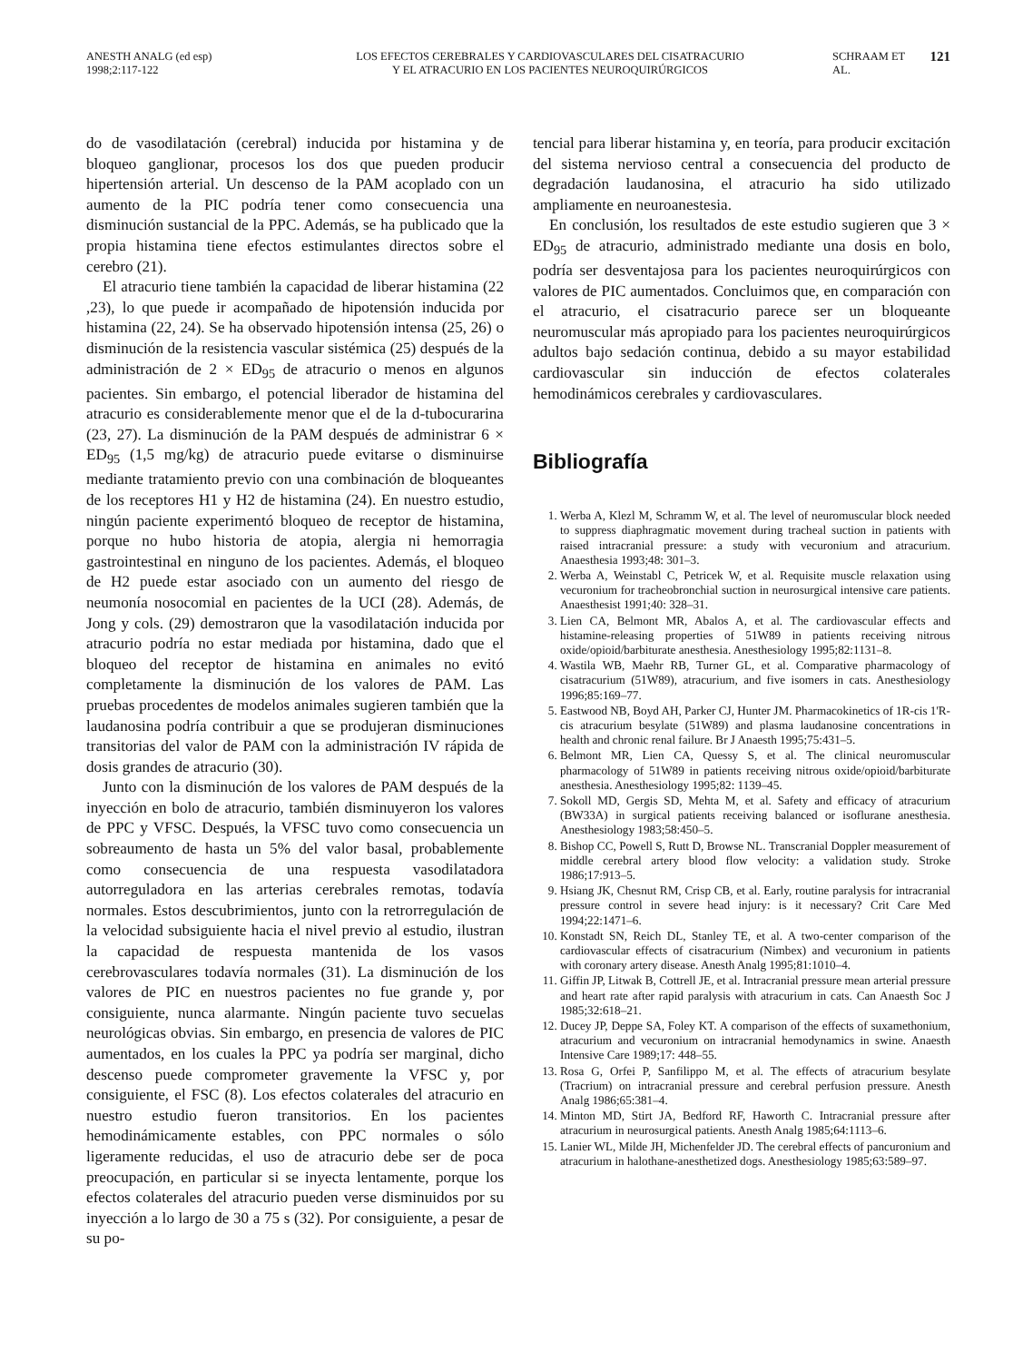ANESTH ANALG (ed esp)
1998;2:117-122
LOS EFECTOS CEREBRALES Y CARDIOVASCULARES DEL CISATRACURIO
Y EL ATRACURIO EN LOS PACIENTES NEUROQUIRÚRGICOS
SCHRAAM ET AL.
121
do de vasodilatación (cerebral) inducida por histamina y de bloqueo ganglionar, procesos los dos que pueden producir hipertensión arterial. Un descenso de la PAM acoplado con un aumento de la PIC podría tener como consecuencia una disminución sustancial de la PPC. Además, se ha publicado que la propia histamina tiene efectos estimulantes directos sobre el cerebro (21).
El atracurio tiene también la capacidad de liberar histamina (22 ,23), lo que puede ir acompañado de hipotensión inducida por histamina (22, 24). Se ha observado hipotensión intensa (25, 26) o disminución de la resistencia vascular sistémica (25) después de la administración de 2 × ED<sub>95</sub> de atracurio o menos en algunos pacientes. Sin embargo, el potencial liberador de histamina del atracurio es considerablemente menor que el de la d-tubocurarina (23, 27). La disminución de la PAM después de administrar 6 × ED<sub>95</sub> (1,5 mg/kg) de atracurio puede evitarse o disminuirse mediante tratamiento previo con una combinación de bloqueantes de los receptores H1 y H2 de histamina (24). En nuestro estudio, ningún paciente experimentó bloqueo de receptor de histamina, porque no hubo historia de atopia, alergia ni hemorragia gastrointestinal en ninguno de los pacientes. Además, el bloqueo de H2 puede estar asociado con un aumento del riesgo de neumonía nosocomial en pacientes de la UCI (28). Además, de Jong y cols. (29) demostraron que la vasodilatación inducida por atracurio podría no estar mediada por histamina, dado que el bloqueo del receptor de histamina en animales no evitó completamente la disminución de los valores de PAM. Las pruebas procedentes de modelos animales sugieren también que la laudanosina podría contribuir a que se produjeran disminuciones transitorias del valor de PAM con la administración IV rápida de dosis grandes de atracurio (30).
Junto con la disminución de los valores de PAM después de la inyección en bolo de atracurio, también disminuyeron los valores de PPC y VFSC. Después, la VFSC tuvo como consecuencia un sobreaumento de hasta un 5% del valor basal, probablemente como consecuencia de una respuesta vasodilatadora autorreguladora en las arterias cerebrales remotas, todavía normales. Estos descubrimientos, junto con la retrorregulación de la velocidad subsiguiente hacia el nivel previo al estudio, ilustran la capacidad de respuesta mantenida de los vasos cerebrovasculares todavía normales (31). La disminución de los valores de PIC en nuestros pacientes no fue grande y, por consiguiente, nunca alarmante. Ningún paciente tuvo secuelas neurológicas obvias. Sin embargo, en presencia de valores de PIC aumentados, en los cuales la PPC ya podría ser marginal, dicho descenso puede comprometer gravemente la VFSC y, por consiguiente, el FSC (8). Los efectos colaterales del atracurio en nuestro estudio fueron transitorios. En los pacientes hemodinámicamente estables, con PPC normales o sólo ligeramente reducidas, el uso de atracurio debe ser de poca preocupación, en particular si se inyecta lentamente, porque los efectos colaterales del atracurio pueden verse disminuidos por su inyección a lo largo de 30 a 75 s (32). Por consiguiente, a pesar de su po-
tencial para liberar histamina y, en teoría, para producir excitación del sistema nervioso central a consecuencia del producto de degradación laudanosina, el atracurio ha sido utilizado ampliamente en neuroanestesia.
En conclusión, los resultados de este estudio sugieren que 3 × ED<sub>95</sub> de atracurio, administrado mediante una dosis en bolo, podría ser desventajosa para los pacientes neuroquirúrgicos con valores de PIC aumentados. Concluimos que, en comparación con el atracurio, el cisatracurio parece ser un bloqueante neuromuscular más apropiado para los pacientes neuroquirúrgicos adultos bajo sedación continua, debido a su mayor estabilidad cardiovascular sin inducción de efectos colaterales hemodinámicos cerebrales y cardiovasculares.
Bibliografía
1. Werba A, Klezl M, Schramm W, et al. The level of neuromuscular block needed to suppress diaphragmatic movement during tracheal suction in patients with raised intracranial pressure: a study with vecuronium and atracurium. Anaesthesia 1993;48: 301–3.
2. Werba A, Weinstabl C, Petricek W, et al. Requisite muscle relaxation using vecuronium for tracheobronchial suction in neurosurgical intensive care patients. Anaesthesist 1991;40: 328–31.
3. Lien CA, Belmont MR, Abalos A, et al. The cardiovascular effects and histamine-releasing properties of 51W89 in patients receiving nitrous oxide/opioid/barbiturate anesthesia. Anesthesiology 1995;82:1131–8.
4. Wastila WB, Maehr RB, Turner GL, et al. Comparative pharmacology of cisatracurium (51W89), atracurium, and five isomers in cats. Anesthesiology 1996;85:169–77.
5. Eastwood NB, Boyd AH, Parker CJ, Hunter JM. Pharmacokinetics of 1R-cis 1'R-cis atracurium besylate (51W89) and plasma laudanosine concentrations in health and chronic renal failure. Br J Anaesth 1995;75:431–5.
6. Belmont MR, Lien CA, Quessy S, et al. The clinical neuromuscular pharmacology of 51W89 in patients receiving nitrous oxide/opioid/barbiturate anesthesia. Anesthesiology 1995;82: 1139–45.
7. Sokoll MD, Gergis SD, Mehta M, et al. Safety and efficacy of atracurium (BW33A) in surgical patients receiving balanced or isoflurane anesthesia. Anesthesiology 1983;58:450–5.
8. Bishop CC, Powell S, Rutt D, Browse NL. Transcranial Doppler measurement of middle cerebral artery blood flow velocity: a validation study. Stroke 1986;17:913–5.
9. Hsiang JK, Chesnut RM, Crisp CB, et al. Early, routine paralysis for intracranial pressure control in severe head injury: is it necessary? Crit Care Med 1994;22:1471–6.
10. Konstadt SN, Reich DL, Stanley TE, et al. A two-center comparison of the cardiovascular effects of cisatracurium (Nimbex) and vecuronium in patients with coronary artery disease. Anesth Analg 1995;81:1010–4.
11. Giffin JP, Litwak B, Cottrell JE, et al. Intracranial pressure mean arterial pressure and heart rate after rapid paralysis with atracurium in cats. Can Anaesth Soc J 1985;32:618–21.
12. Ducey JP, Deppe SA, Foley KT. A comparison of the effects of suxamethonium, atracurium and vecuronium on intracranial hemodynamics in swine. Anaesth Intensive Care 1989;17: 448–55.
13. Rosa G, Orfei P, Sanfilippo M, et al. The effects of atracurium besylate (Tracrium) on intracranial pressure and cerebral perfusion pressure. Anesth Analg 1986;65:381–4.
14. Minton MD, Stirt JA, Bedford RF, Haworth C. Intracranial pressure after atracurium in neurosurgical patients. Anesth Analg 1985;64:1113–6.
15. Lanier WL, Milde JH, Michenfelder JD. The cerebral effects of pancuronium and atracurium in halothane-anesthetized dogs. Anesthesiology 1985;63:589–97.